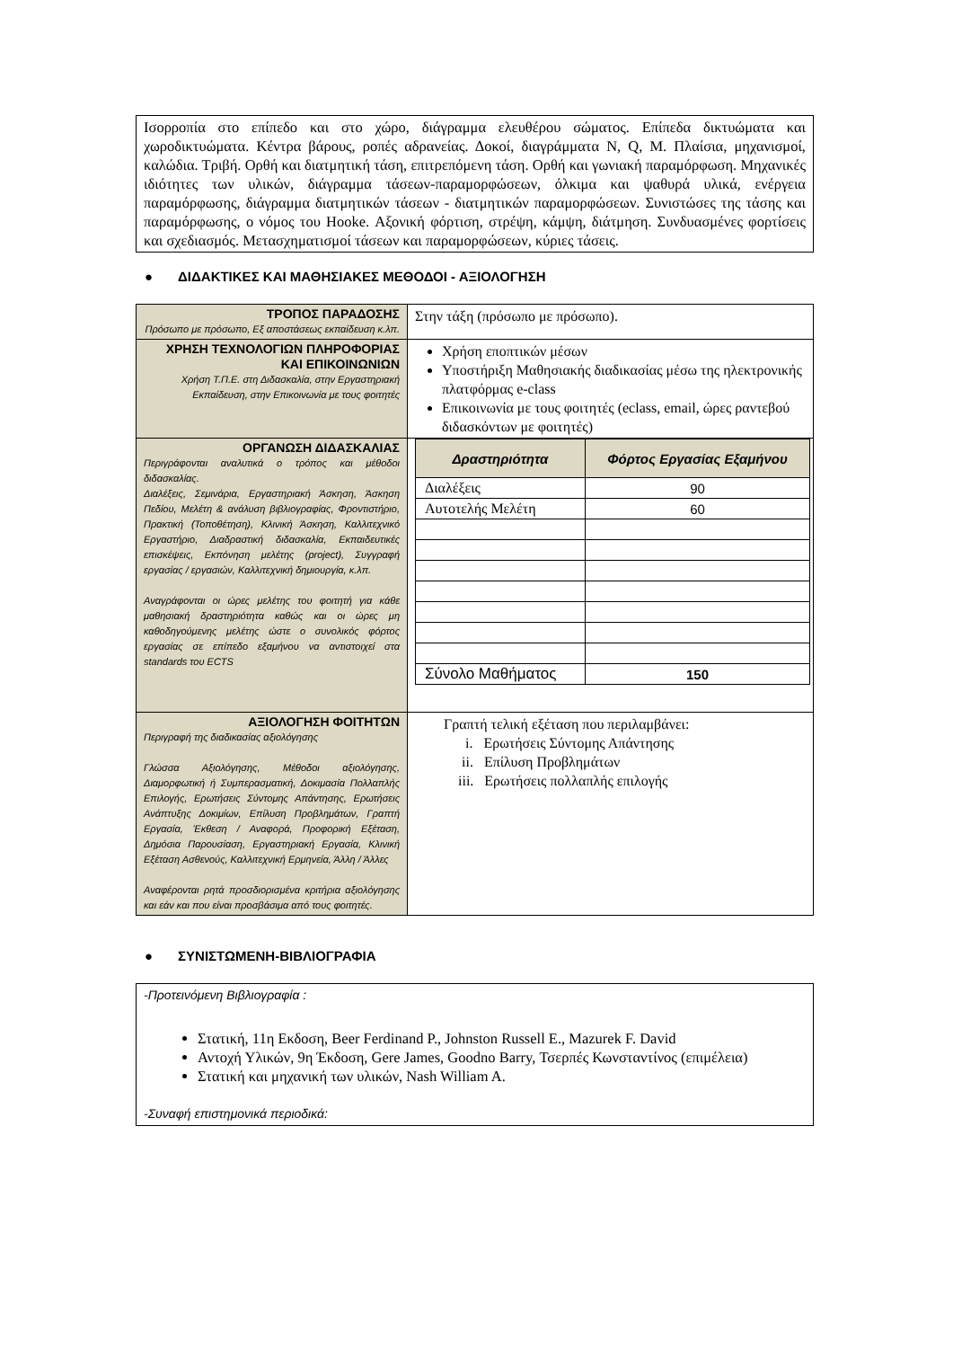Ισορροπία στο επίπεδο και στο χώρο, διάγραμμα ελευθέρου σώματος. Επίπεδα δικτυώματα και χωροδικτυώματα. Κέντρα βάρους, ροπές αδρανείας. Δοκοί, διαγράμματα N, Q, M. Πλαίσια, μηχανισμοί, καλώδια. Τριβή. Ορθή και διατμητική τάση, επιτρεπόμενη τάση. Ορθή και γωνιακή παραμόρφωση. Μηχανικές ιδιότητες των υλικών, διάγραμμα τάσεων-παραμορφώσεων, όλκιμα και ψαθυρά υλικά, ενέργεια παραμόρφωσης, διάγραμμα διατμητικών τάσεων - διατμητικών παραμορφώσεων. Συνιστώσες της τάσης και παραμόρφωσης, ο νόμος του Hooke. Αξονική φόρτιση, στρέψη, κάμψη, διάτμηση. Συνδυασμένες φορτίσεις και σχεδιασμός. Μετασχηματισμοί τάσεων και παραμορφώσεων, κύριες τάσεις.
● ΔΙΔΑΚΤΙΚΕΣ ΚΑΙ ΜΑΘΗΣΙΑΚΕΣ ΜΕΘΟΔΟΙ - ΑΞΙΟΛΟΓΗΣΗ
| ΤΡΟΠΟΣ ΠΑΡΑΔΟΣΗΣ Πρόσωπο με πρόσωπο, Εξ αποστάσεως εκπαίδευση κ.λπ. | Στην τάξη (πρόσωπο με πρόσωπο). |
| ΧΡΗΣΗ ΤΕΧΝΟΛΟΓΙΩΝ ΠΛΗΡΟΦΟΡΙΑΣ ΚΑΙ ΕΠΙΚΟΙΝΩΝΙΩΝ Χρήση Τ.Π.Ε. στη Διδασκαλία, στην Εργαστηριακή Εκπαίδευση, στην Επικοινωνία με τους φοιτητές | Χρήση εποπτικών μέσων Υποστήριξη Μαθησιακής διαδικασίας μέσω της ηλεκτρονικής πλατφόρμας e-class Επικοινωνία με τους φοιτητές (eclass, email, ώρες ραντεβού διδασκόντων με φοιτητές) |
| ΟΡΓΑΝΩΣΗ ΔΙΔΑΣΚΑΛΙΑΣ Περιγράφονται αναλυτικά ο τρόπος και μέθοδοι διδασκαλίας. Διαλέξεις, Σεμινάρια, Εργαστηριακή Άσκηση, Άσκηση Πεδίου, Μελέτη & ανάλυση βιβλιογραφίας, Φροντιστήριο, Πρακτική (Τοποθέτηση), Κλινική Άσκηση, Καλλιτεχνικό Εργαστήριο, Διαδραστική διδασκαλία, Εκπαιδευτικές επισκέψεις, Εκπόνηση μελέτης (project), Συγγραφή εργασίας / εργασιών, Καλλιτεχνική δημιουργία, κ.λπ. Αναγράφονται οι ώρες μελέτης του φοιτητή για κάθε μαθησιακή δραστηριότητα καθώς και οι ώρες μη καθοδηγούμενης μελέτης ώστε ο συνολικός φόρτος εργασίας σε επίπεδο εξαμήνου να αντιστοιχεί στα standards του ECTS | / Δραστηριότητα / Φόρτος Εργασίας Εξαμήνου / / --- / --- / / Διαλέξεις / 90 / / Αυτοτελής Μελέτη / 60 / / Σύνολο Μαθήματος / 150 / |
| ΑΞΙΟΛΟΓΗΣΗ ΦΟΙΤΗΤΩΝ Περιγραφή της διαδικασίας αξιολόγησης Γλώσσα Αξιολόγησης, Μέθοδοι αξιολόγησης, Διαμορφωτική ή Συμπερασματική, Δοκιμασία Πολλαπλής Επιλογής, Ερωτήσεις Σύντομης Απάντησης, Ερωτήσεις Ανάπτυξης Δοκιμίων, Επίλυση Προβλημάτων, Γραπτή Εργασία, Έκθεση / Αναφορά, Προφορική Εξέταση, Δημόσια Παρουσίαση, Εργαστηριακή Εργασία, Κλινική Εξέταση Ασθενούς, Καλλιτεχνική Ερμηνεία, Άλλη / Άλλες Αναφέρονται ρητά προσδιορισμένα κριτήρια αξιολόγησης και εάν και που είναι προσβάσιμα από τους φοιτητές. | Γραπτή τελική εξέταση που περιλαμβάνει: i. Ερωτήσεις Σύντομης Απάντησης ii. Επίλυση Προβλημάτων iii. Ερωτήσεις πολλαπλής επιλογής |
● ΣΥΝΙΣΤΩΜΕΝΗ-ΒΙΒΛΙΟΓΡΑΦΙΑ
-Προτεινόμενη Βιβλιογραφία :
Στατική, 11η Εκδοση, Beer Ferdinand P., Johnston Russell E., Mazurek F. David
Αντοχή Υλικών, 9η Έκδοση, Gere James, Goodno Barry, Τσερπές Κωνσταντίνος (επιμέλεια)
Στατική και μηχανική των υλικών, Nash William A.
-Συναφή επιστημονικά περιοδικά: